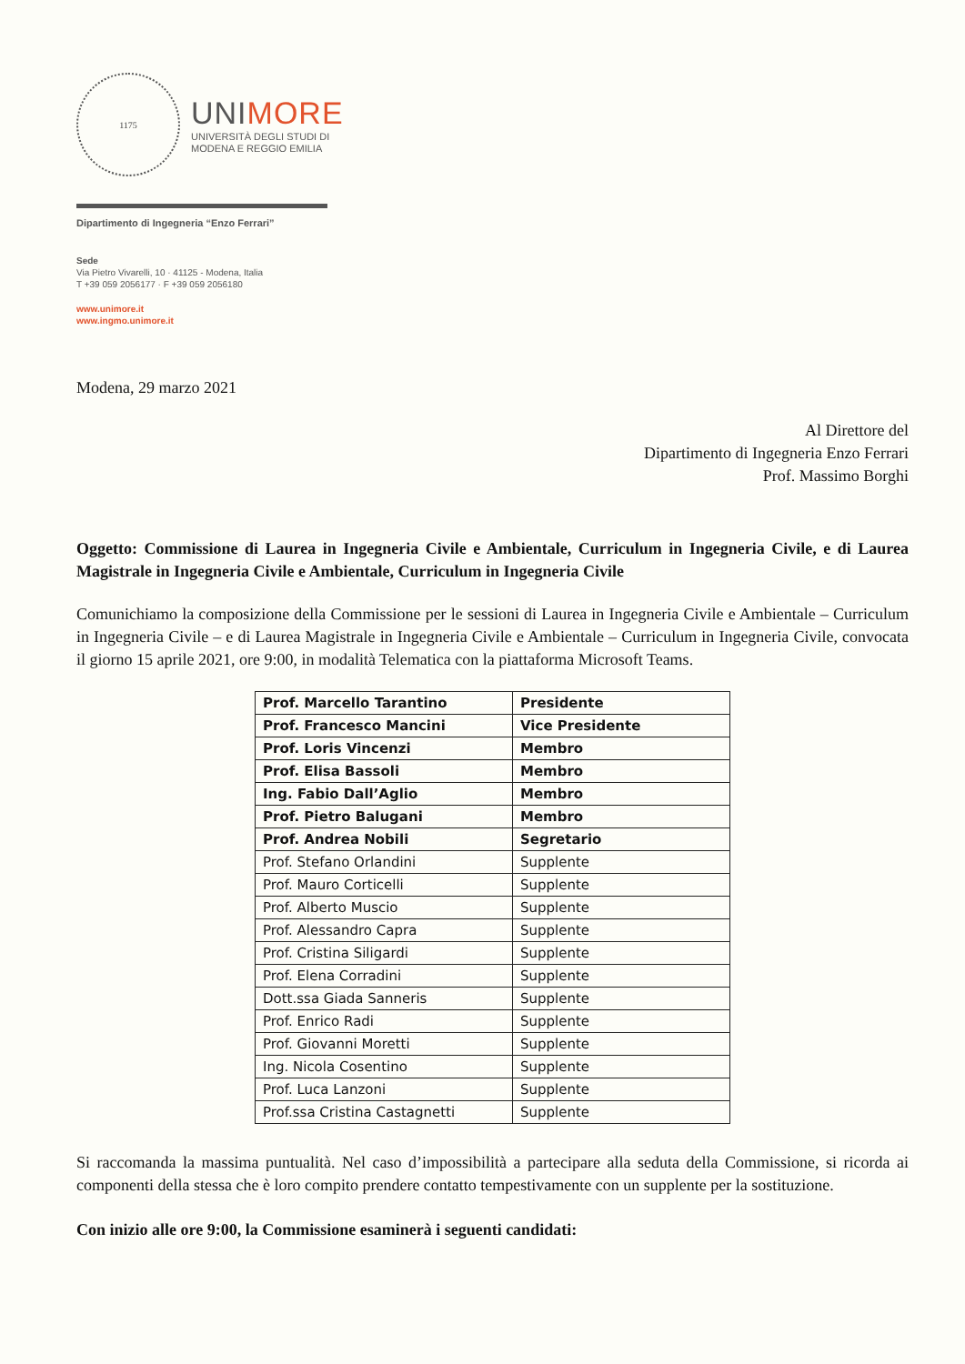1175
UNIMORE
UNIVERSITÀ DEGLI STUDI DI
MODENA E REGGIO EMILIA
Dipartimento di Ingegneria “Enzo Ferrari”
Sede
Via Pietro Vivarelli, 10 · 41125 - Modena, Italia
T +39 059 2056177 · F +39 059 2056180
www.unimore.it
www.ingmo.unimore.it
Modena, 29 marzo 2021
Al Direttore del
Dipartimento di Ingegneria Enzo Ferrari
Prof. Massimo Borghi
Oggetto: Commissione di Laurea in Ingegneria Civile e Ambientale, Curriculum in Ingegneria Civile, e di Laurea Magistrale in Ingegneria Civile e Ambientale, Curriculum in Ingegneria Civile
Comunichiamo la composizione della Commissione per le sessioni di Laurea in Ingegneria Civile e Ambientale – Curriculum in Ingegneria Civile – e di Laurea Magistrale in Ingegneria Civile e Ambientale – Curriculum in Ingegneria Civile, convocata il giorno 15 aprile 2021, ore 9:00, in modalità Telematica con la piattaforma Microsoft Teams.
| Prof. Marcello Tarantino | Presidente |
| Prof. Francesco Mancini | Vice Presidente |
| Prof. Loris Vincenzi | Membro |
| Prof. Elisa Bassoli | Membro |
| Ing. Fabio Dall’Aglio | Membro |
| Prof. Pietro Balugani | Membro |
| Prof. Andrea Nobili | Segretario |
| Prof. Stefano Orlandini | Supplente |
| Prof. Mauro Corticelli | Supplente |
| Prof. Alberto Muscio | Supplente |
| Prof. Alessandro Capra | Supplente |
| Prof. Cristina Siligardi | Supplente |
| Prof. Elena Corradini | Supplente |
| Dott.ssa Giada Sanneris | Supplente |
| Prof. Enrico Radi | Supplente |
| Prof. Giovanni Moretti | Supplente |
| Ing. Nicola Cosentino | Supplente |
| Prof. Luca Lanzoni | Supplente |
| Prof.ssa Cristina Castagnetti | Supplente |
Si raccomanda la massima puntualità. Nel caso d’impossibilità a partecipare alla seduta della Commissione, si ricorda ai componenti della stessa che è loro compito prendere contatto tempestivamente con un supplente per la sostituzione.
Con inizio alle ore 9:00, la Commissione esaminerà i seguenti candidati: